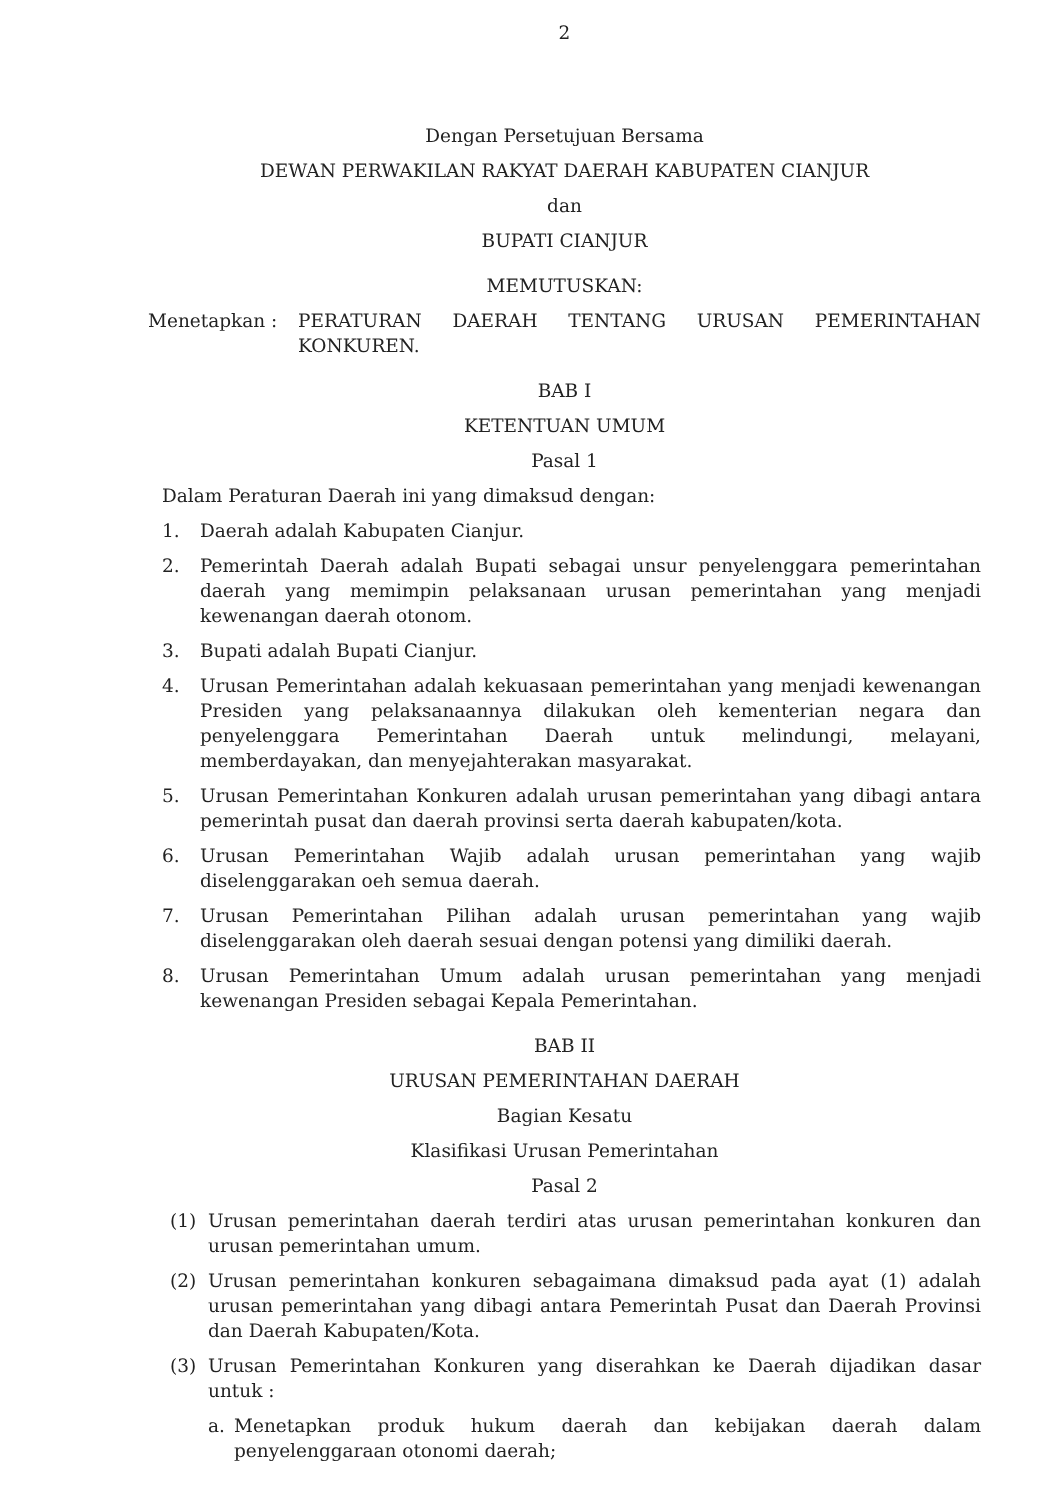2
Dengan Persetujuan Bersama
DEWAN PERWAKILAN RAKYAT DAERAH KABUPATEN CIANJUR
dan
BUPATI CIANJUR
MEMUTUSKAN:
Menetapkan : PERATURAN DAERAH TENTANG URUSAN PEMERINTAHAN KONKUREN.
BAB I
KETENTUAN UMUM
Pasal 1
Dalam Peraturan Daerah ini yang dimaksud dengan:
1. Daerah adalah Kabupaten Cianjur.
2. Pemerintah Daerah adalah Bupati sebagai unsur penyelenggara pemerintahan daerah yang memimpin pelaksanaan urusan pemerintahan yang menjadi kewenangan daerah otonom.
3. Bupati adalah Bupati Cianjur.
4. Urusan Pemerintahan adalah kekuasaan pemerintahan yang menjadi kewenangan Presiden yang pelaksanaannya dilakukan oleh kementerian negara dan penyelenggara Pemerintahan Daerah untuk melindungi, melayani, memberdayakan, dan menyejahterakan masyarakat.
5. Urusan Pemerintahan Konkuren adalah urusan pemerintahan yang dibagi antara pemerintah pusat dan daerah provinsi serta daerah kabupaten/kota.
6. Urusan Pemerintahan Wajib adalah urusan pemerintahan yang wajib diselenggarakan oeh semua daerah.
7. Urusan Pemerintahan Pilihan adalah urusan pemerintahan yang wajib diselenggarakan oleh daerah sesuai dengan potensi yang dimiliki daerah.
8. Urusan Pemerintahan Umum adalah urusan pemerintahan yang menjadi kewenangan Presiden sebagai Kepala Pemerintahan.
BAB II
URUSAN PEMERINTAHAN DAERAH
Bagian Kesatu
Klasifikasi Urusan Pemerintahan
Pasal 2
(1) Urusan pemerintahan daerah terdiri atas urusan pemerintahan konkuren dan urusan pemerintahan umum.
(2) Urusan pemerintahan konkuren sebagaimana dimaksud pada ayat (1) adalah urusan pemerintahan yang dibagi antara Pemerintah Pusat dan Daerah Provinsi dan Daerah Kabupaten/Kota.
(3) Urusan Pemerintahan Konkuren yang diserahkan ke Daerah dijadikan dasar untuk :
a. Menetapkan produk hukum daerah dan kebijakan daerah dalam penyelenggaraan otonomi daerah;